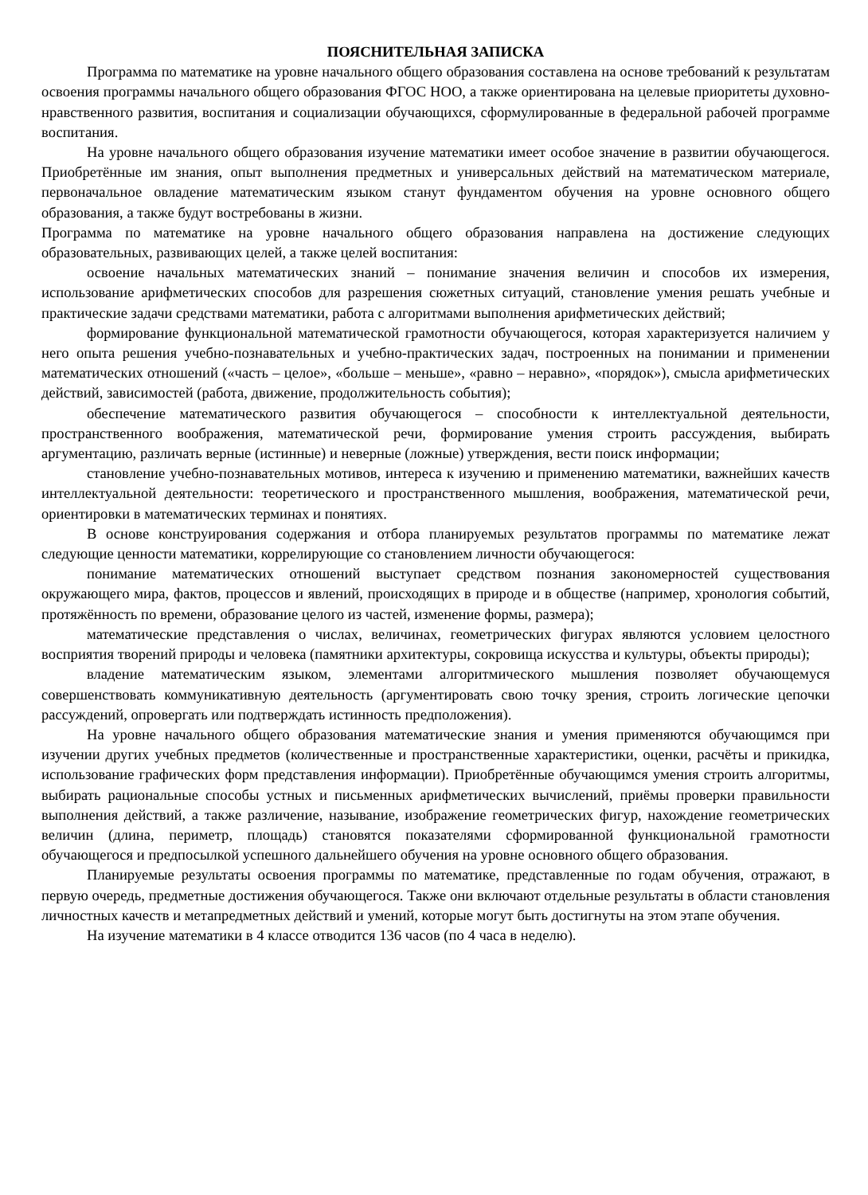ПОЯСНИТЕЛЬНАЯ ЗАПИСКА
Программа по математике на уровне начального общего образования составлена на основе требований к результатам освоения программы начального общего образования ФГОС НОО, а также ориентирована на целевые приоритеты духовно-нравственного развития, воспитания и социализации обучающихся, сформулированные в федеральной рабочей программе воспитания.
На уровне начального общего образования изучение математики имеет особое значение в развитии обучающегося. Приобретённые им знания, опыт выполнения предметных и универсальных действий на математическом материале, первоначальное овладение математическим языком станут фундаментом обучения на уровне основного общего образования, а также будут востребованы в жизни.
Программа по математике на уровне начального общего образования направлена на достижение следующих образовательных, развивающих целей, а также целей воспитания:
освоение начальных математических знаний – понимание значения величин и способов их измерения, использование арифметических способов для разрешения сюжетных ситуаций, становление умения решать учебные и практические задачи средствами математики, работа с алгоритмами выполнения арифметических действий;
формирование функциональной математической грамотности обучающегося, которая характеризуется наличием у него опыта решения учебно-познавательных и учебно-практических задач, построенных на понимании и применении математических отношений («часть – целое», «больше – меньше», «равно – неравно», «порядок»), смысла арифметических действий, зависимостей (работа, движение, продолжительность события);
обеспечение математического развития обучающегося – способности к интеллектуальной деятельности, пространственного воображения, математической речи, формирование умения строить рассуждения, выбирать аргументацию, различать верные (истинные) и неверные (ложные) утверждения, вести поиск информации;
становление учебно-познавательных мотивов, интереса к изучению и применению математики, важнейших качеств интеллектуальной деятельности: теоретического и пространственного мышления, воображения, математической речи, ориентировки в математических терминах и понятиях.
В основе конструирования содержания и отбора планируемых результатов программы по математике лежат следующие ценности математики, коррелирующие со становлением личности обучающегося:
понимание математических отношений выступает средством познания закономерностей существования окружающего мира, фактов, процессов и явлений, происходящих в природе и в обществе (например, хронология событий, протяжённость по времени, образование целого из частей, изменение формы, размера);
математические представления о числах, величинах, геометрических фигурах являются условием целостного восприятия творений природы и человека (памятники архитектуры, сокровища искусства и культуры, объекты природы);
владение математическим языком, элементами алгоритмического мышления позволяет обучающемуся совершенствовать коммуникативную деятельность (аргументировать свою точку зрения, строить логические цепочки рассуждений, опровергать или подтверждать истинность предположения).
На уровне начального общего образования математические знания и умения применяются обучающимся при изучении других учебных предметов (количественные и пространственные характеристики, оценки, расчёты и прикидка, использование графических форм представления информации). Приобретённые обучающимся умения строить алгоритмы, выбирать рациональные способы устных и письменных арифметических вычислений, приёмы проверки правильности выполнения действий, а также различение, называние, изображение геометрических фигур, нахождение геометрических величин (длина, периметр, площадь) становятся показателями сформированной функциональной грамотности обучающегося и предпосылкой успешного дальнейшего обучения на уровне основного общего образования.
Планируемые результаты освоения программы по математике, представленные по годам обучения, отражают, в первую очередь, предметные достижения обучающегося. Также они включают отдельные результаты в области становления личностных качеств и метапредметных действий и умений, которые могут быть достигнуты на этом этапе обучения.
На изучение математики в 4 классе отводится 136 часов (по 4 часа в неделю).